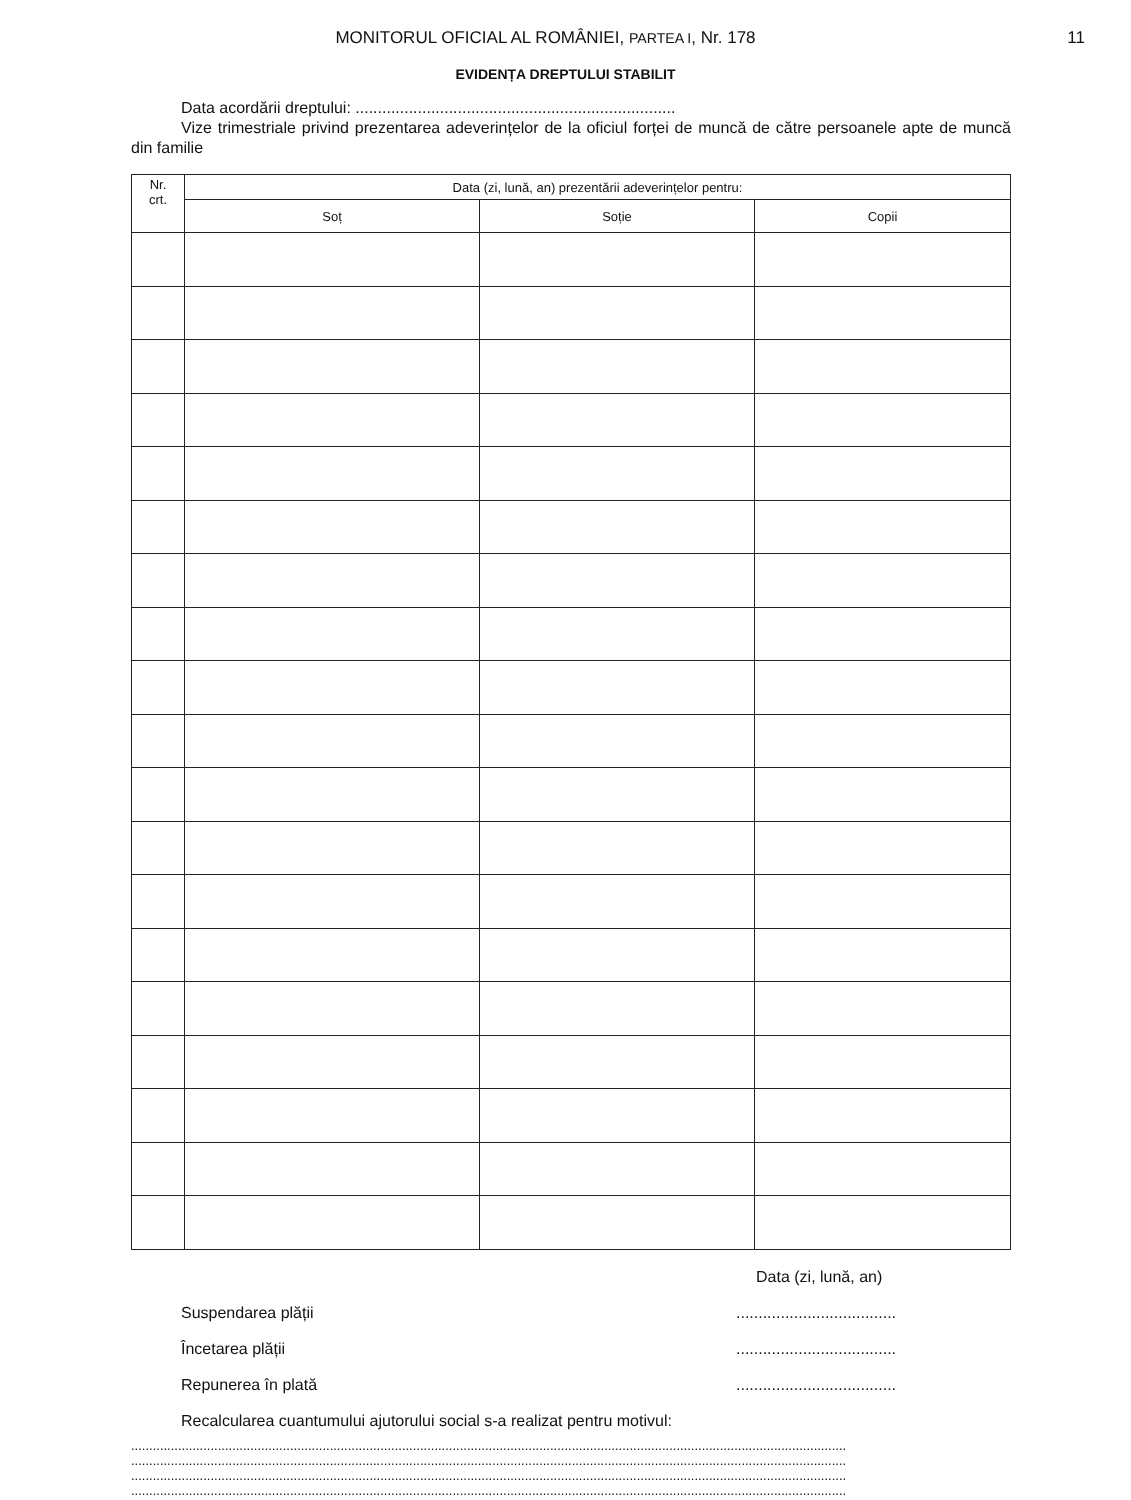MONITORUL OFICIAL AL ROMÂNIEI, PARTEA I, Nr. 178
11
EVIDENȚA DREPTULUI STABILIT
Data acordării dreptului: ........................................................................
Vize trimestriale privind prezentarea adeverințelor de la oficiul forței de muncă de către persoanele apte de muncă din familie
| Nr. crt. | Data (zi, lună, an) prezentării adeverințelor pentru: | | |
| --- | --- | --- | --- |
| | Soț | Soție | Copii |
Data (zi, lună, an)
Suspendarea plății....................................
Încetarea plății....................................
Repunerea în plată....................................
Recalcularea cuantumului ajutorului social s-a realizat pentru motivul:
......................................................................................................................................................................................................
......................................................................................................................................................................................................
......................................................................................................................................................................................................
......................................................................................................................................................................................................